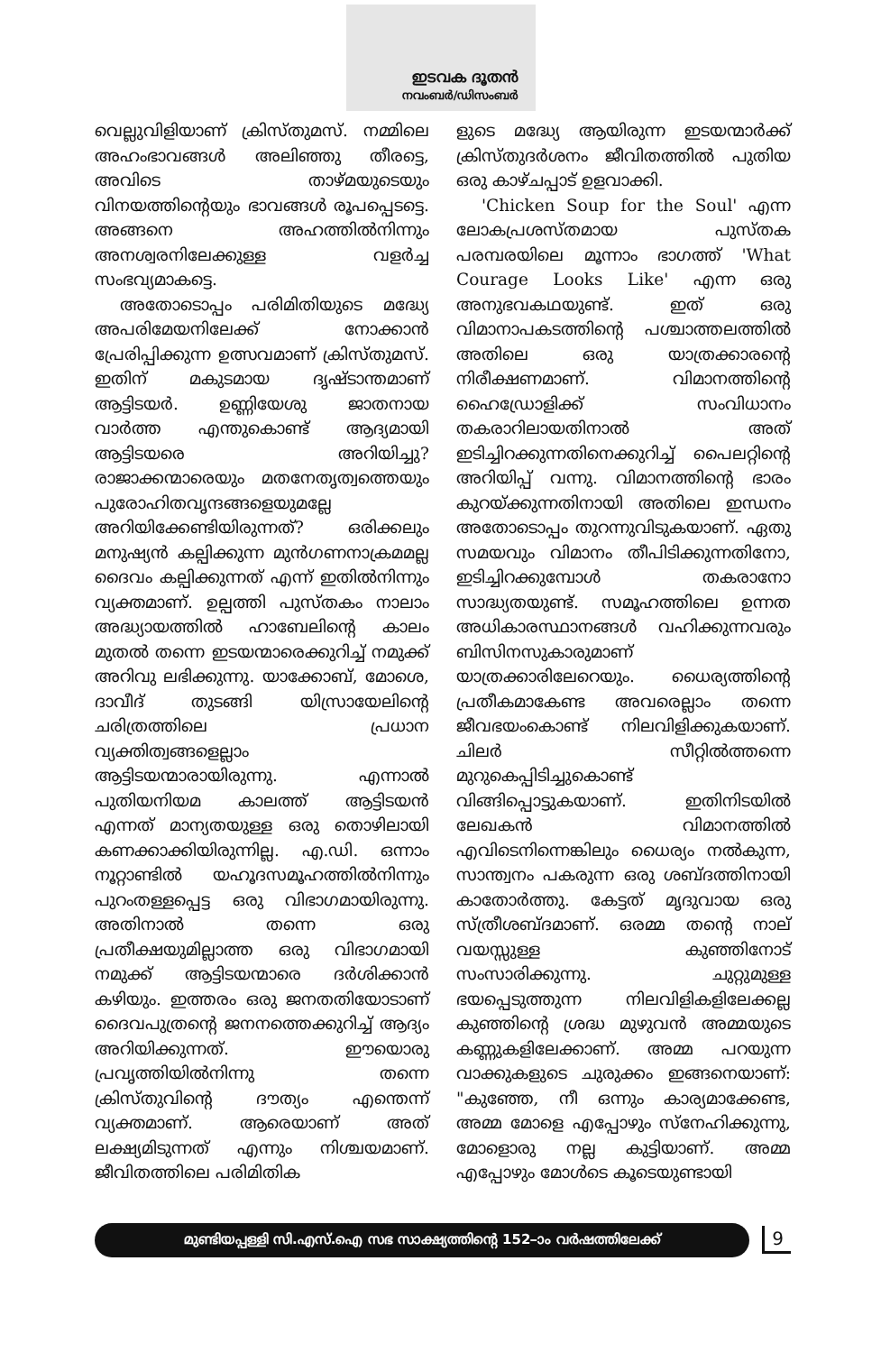ഇടവക ദൂതൻ
നവംബർ/ഡിസംബർ
വെല്ലുവിളിയാണ് ക്രിസ്തുമസ്. നമ്മിലെ അഹംഭാവങ്ങൾ അലിഞ്ഞു തീരട്ടെ, അവിടെ താഴ്മയുടെയും വിനയത്തിന്റെയും ഭാവങ്ങൾ രൂപപ്പെടട്ടെ. അങ്ങനെ അഹത്തിൽനിന്നും അനശ്വരനിലേക്കുള്ള വളർച്ച സംഭവ്യമാകട്ടെ.
അതോടൊപ്പം പരിമിതിയുടെ മദ്ധ്യേ അപരിമേയനിലേക്ക് നോക്കാൻ പ്രേരിപ്പിക്കുന്ന ഉത്സവമാണ് ക്രിസ്തുമസ്. ഇതിന് മകുടമായ ദൃഷ്ടാന്തമാണ് ആട്ടിടയർ. ഉണ്ണിയേശു ജാതനായ വാർത്ത എന്തുകൊണ്ട് ആദ്യമായി ആട്ടിടയരെ അറിയിച്ചു? രാജാക്കന്മാരെയും മതനേതൃത്വത്തെയും പുരോഹിതവൃന്ദങ്ങളെയുമല്ലേ അറിയിക്കേണ്ടിയിരുന്നത്? ഒരിക്കലും മനുഷ്യൻ കല്പിക്കുന്ന മുൻഗണനാക്രമമല്ല ദൈവം കല്പിക്കുന്നത് എന്ന് ഇതിൽനിന്നും വ്യക്തമാണ്. ഉല്പത്തി പുസ്തകം നാലാം അദ്ധ്യായത്തിൽ ഹാബേലിന്റെ കാലം മുതൽ തന്നെ ഇടയന്മാരെക്കുറിച്ച് നമുക്ക് അറിവു ലഭിക്കുന്നു. യാക്കോബ്, മോശെ, ദാവീദ് തുടങ്ങി യിസ്രായേലിന്റെ ചരിത്രത്തിലെ പ്രധാന വ്യക്തിത്വങ്ങളെല്ലാം ആട്ടിടയന്മാരായിരുന്നു. എന്നാൽ പുതിയനിയമ കാലത്ത് ആട്ടിടയൻ എന്നത് മാന്യതയുള്ള ഒരു തൊഴിലായി കണക്കാക്കിയിരുന്നില്ല. എ.ഡി. ഒന്നാം നൂറ്റാണ്ടിൽ യഹൂദസമൂഹത്തിൽനിന്നും പുറംതള്ളപ്പെട്ട ഒരു വിഭാഗമായിരുന്നു. അതിനാൽ തന്നെ ഒരു പ്രതീക്ഷയുമില്ലാത്ത ഒരു വിഭാഗമായി നമുക്ക് ആട്ടിടയന്മാരെ ദർശിക്കാൻ കഴിയും. ഇത്തരം ഒരു ജനതതിയോടാണ് ദൈവപുത്രന്റെ ജനനത്തെക്കുറിച്ച് ആദ്യം അറിയിക്കുന്നത്. ഈയൊരു പ്രവൃത്തിയിൽനിന്നു തന്നെ ക്രിസ്തുവിന്റെ ദൗത്യം എന്തെന്ന് വ്യക്തമാണ്. ആരെയാണ് അത് ലക്ഷ്യമിടുന്നത് എന്നും നിശ്ചയമാണ്. ജീവിതത്തിലെ പരിമിതിക
ളുടെ മദ്ധ്യേ ആയിരുന്ന ഇടയന്മാർക്ക് ക്രിസ്തുദർശനം ജീവിതത്തിൽ പുതിയ ഒരു കാഴ്ചപ്പാട് ഉളവാക്കി.
'Chicken Soup for the Soul' എന്ന ലോകപ്രശസ്തമായ പുസ്തക പരമ്പരയിലെ മൂന്നാം ഭാഗത്ത് 'What Courage Looks Like' എന്ന ഒരു അനുഭവകഥയുണ്ട്. ഇത് ഒരു വിമാനാപകടത്തിന്റെ പശ്ചാത്തലത്തിൽ അതിലെ ഒരു യാത്രക്കാരന്റെ നിരീക്ഷണമാണ്. വിമാനത്തിന്റെ ഹൈഡ്രോളിക്ക് സംവിധാനം തകരാറിലായതിനാൽ അത് ഇടിച്ചിറക്കുന്നതിനെക്കുറിച്ച് പൈലറ്റിന്റെ അറിയിപ്പ് വന്നു. വിമാനത്തിന്റെ ഭാരം കുറയ്ക്കുന്നതിനായി അതിലെ ഇന്ധനം അതോടൊപ്പം തുറന്നുവിടുകയാണ്. ഏതു സമയവും വിമാനം തീപിടിക്കുന്നതിനോ, ഇടിച്ചിറക്കുമ്പോൾ തകരാനോ സാദ്ധ്യതയുണ്ട്. സമൂഹത്തിലെ ഉന്നത അധികാരസ്ഥാനങ്ങൾ വഹിക്കുന്നവരും ബിസിനസുകാരുമാണ് യാത്രക്കാരിലേറെയും. ധൈര്യത്തിന്റെ പ്രതീകമാകേണ്ട അവരെല്ലാം തന്നെ ജീവഭയംകൊണ്ട് നിലവിളിക്കുകയാണ്. ചിലർ സീറ്റിൽത്തന്നെ മുറുകെപ്പിടിച്ചുകൊണ്ട് വിങ്ങിപ്പൊട്ടുകയാണ്. ഇതിനിടയിൽ ലേഖകൻ വിമാനത്തിൽ എവിടെനിന്നെങ്കിലും ധൈര്യം നൽകുന്ന, സാന്ത്വനം പകരുന്ന ഒരു ശബ്ദത്തിനായി കാതോർത്തു. കേട്ടത് മൃദുവായ ഒരു സ്ത്രീശബ്ദമാണ്. ഒരമ്മ തന്റെ നാല് വയസ്സുള്ള കുഞ്ഞിനോട് സംസാരിക്കുന്നു. ചുറ്റുമുള്ള ഭയപ്പെടുത്തുന്ന നിലവിളികളിലേക്കല്ല കുഞ്ഞിന്റെ ശ്രദ്ധ മുഴുവൻ അമ്മയുടെ കണ്ണുകളിലേക്കാണ്. അമ്മ പറയുന്ന വാക്കുകളുടെ ചുരുക്കം ഇങ്ങനെയാണ്: "കുഞ്ഞേ, നീ ഒന്നും കാര്യമാക്കേണ്ട, അമ്മ മോളെ എപ്പോഴും സ്നേഹിക്കുന്നു, മോളൊരു നല്ല കുട്ടിയാണ്. അമ്മ എപ്പോഴും മോൾടെ കൂടെയുണ്ടായി
മുണ്ടിയപ്പള്ളി സി.എസ്.ഐ സഭ സാക്ഷ്യത്തിന്റെ 152–ാം വർഷത്തിലേക്ക്
9